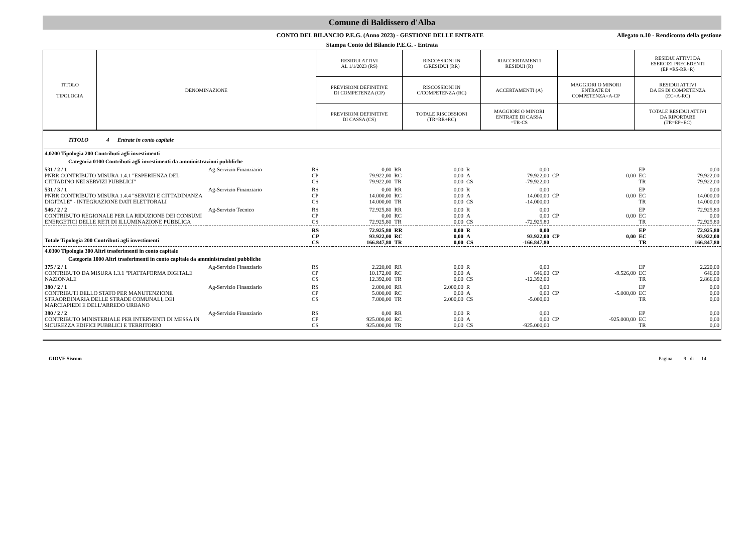Comune di Baldissero d'Alba
CONTO DEL BILANCIO P.E.G. (Anno 2023) - GESTIONE DELLE ENTRATE Allegato n.10 - Rendiconto della gestione
Stampa Conto del Bilancio P.E.G. - Entrata
| TITOLO TIPOLOGIA | DENOMINAZIONE | RESIDUI ATTIVI AL 1/1/2023 (RS) | RISCOSSIONI IN C/RESIDUI (RR) | RIACCERTAMENTI RESIDUI (R) | | RESIDUI ATTIVI DA ESERCIZI PRECEDENTI (EP =RS-RR+R) |
| | | PREVISIONI DEFINITIVE DI COMPETENZA (CP) | RISCOSSIONI IN C/COMPETENZA (RC) | ACCERTAMENTI (A) | MAGGIORI O MINORI ENTRATE DI COMPETENZA=A-CP | RESIDUI ATTIVI DA ES DI COMPETENZA (EC=A-RC) |
| | | PREVISIONI DEFINITIVE DI CASSA (CS) | TOTALE RISCOSSIONI (TR=RR+RC) | MAGGIORI O MINORI ENTRATE DI CASSA =TR-CS | | TOTALE RESIDUI ATTIVI DA RIPORTARE (TR=EP+EC) |
| TITOLO 4 Entrate in conto capitale | | | | | | | | | | | |
| 4.0200 Tipologia 200 Contributi agli investimenti | | | | | | | | | | | |
| Categoria 0100 Contributi agli investimenti da amministrazioni pubbliche | | | | | | | | | | | |
| 531 / 2 / 1 PNRR CONTRIBUTO MISURA 1.4.1 "ESPERIENZA DEL CITTADINO NEI SERVIZI PUBBLICI" | Ag-Servizio Finanziario | RS CP CS | 0,00 79.922,00 79.922,00 | RR RC TR | 0,00 0,00 0,00 | R A CS | 0,00 79.922,00 -79.922,00 | CP | 0,00 | EP EC TR | 0,00 79.922,00 79.922,00 |
| 531 / 3 / 1 PNRR CONTRIBUTO MISURA 1.4.4 "SERVIZI E CITTADINANZA DIGITALE" - INTEGRAZIONE DATI ELETTORALI | Ag-Servizio Finanziario | RS CP CS | 0,00 14.000,00 14.000,00 | RR RC TR | 0,00 0,00 0,00 | R A CS | 0,00 14.000,00 -14.000,00 | CP | 0,00 | EP EC TR | 0,00 14.000,00 14.000,00 |
| 546 / 2 / 2 CONTRIBUTO REGIONALE PER LA RIDUZIONE DEI CONSUMI ENERGETICI DELLE RETI DI ILLUMINAZIONE PUBBLICA | Ag-Servizio Tecnico | RS CP CS | 72.925,80 0,00 72.925,80 | RR RC TR | 0,00 0,00 0,00 | R A CS | 0,00 0,00 -72.925,80 | CP | 0,00 | EP EC TR | 72.925,80 0,00 72.925,80 |
| Totale Tipologia 200 Contributi agli investimenti | | RS CP CS | 72.925,80 93.922,00 166.847,80 | RR RC TR | 0,00 0,00 0,00 | R A CS | 0,00 93.922,00 -166.847,80 | CP | 0,00 | EP EC TR | 72.925,80 93.922,00 166.847,80 |
| 4.0300 Tipologia 300 Altri trasferimenti in conto capitale | | | | | | | | | | | |
| Categoria 1000 Altri trasferimenti in conto capitale da amministrazioni pubbliche | | | | | | | | | | | |
| 375 / 2 / 1 CONTRIBUTO DA MISURA 1.3.1 "PIATTAFORMA DIGITALE NAZIONALE | Ag-Servizio Finanziario | RS CP CS | 2.220,00 10.172,00 12.392,00 | RR RC TR | 0,00 0,00 0,00 | R A CS | 0,00 646,00 -12.392,00 | CP | -9.526,00 | EP EC TR | 2.220,00 646,00 2.866,00 |
| 380 / 2 / 1 CONTRIBUTI DELLO STATO PER MANUTENZIONE STRAORDINARIA DELLE STRADE COMUNALI, DEI MARCIAPIEDI E DELL'ARREDO URBANO | Ag-Servizio Finanziario | RS CP CS | 2.000,00 5.000,00 7.000,00 | RR RC TR | 2.000,00 0,00 2.000,00 | R A CS | 0,00 0,00 -5.000,00 | CP | -5.000,00 | EP EC TR | 0,00 0,00 0,00 |
| 380 / 2 / 2 CONTRIBUTO MINISTERIALE PER INTERVENTI DI MESSA IN SICUREZZA EDIFICI PUBBLICI E TERRITORIO | Ag-Servizio Finanziario | RS CP CS | 0,00 925.000,00 925.000,00 | RR RC TR | 0,00 0,00 0,00 | R A CS | 0,00 0,00 -925.000,00 | CP | -925.000,00 | EP EC TR | 0,00 0,00 0,00 |
GIOVE Siscom Pagina 9 di 14